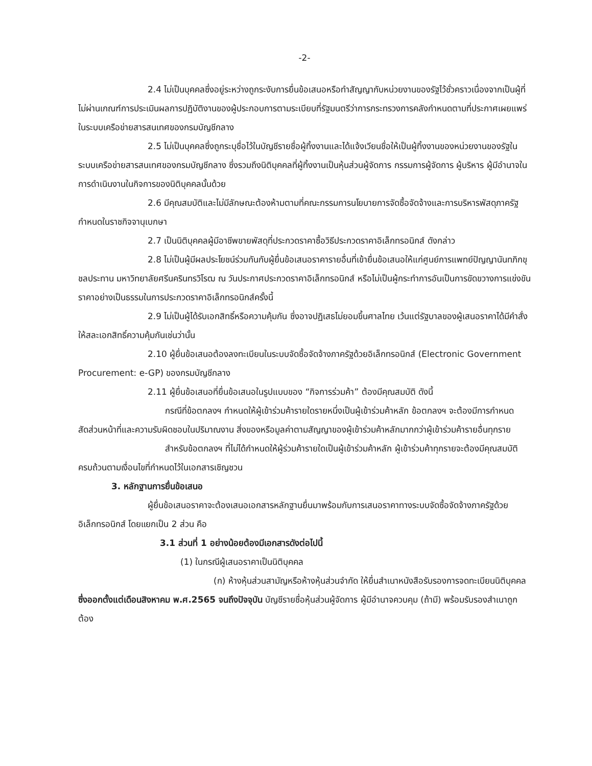-2-
2.4 ไม่เป็นบุคคลซึ่งอยู่ระหว่างถูกระงับการยื่นข้อเสนอหรือทำสัญญากับหน่วยงานของรัฐไว้ชั่วคราวเนื่องจากเป็นผู้ที่ไม่ผ่านเกณฑ์การประเมินผลการปฏิบัติงานของผู้ประกอบการตามระเบียบที่รัฐมนตรีว่าการกระทรวงการคลังกำหนดตามที่ประกาศเผยแพร่ในระบบเครือข่ายสารสนเทศของกรมบัญชีกลาง
2.5 ไม่เป็นบุคคลซึ่งถูกระบุชื่อไว้ในบัญชีรายชื่อผู้ทิ้งงานและได้แจ้งเวียนชื่อให้เป็นผู้ทิ้งงานของหน่วยงานของรัฐในระบบเครือข่ายสารสนเทศของกรมบัญชีกลาง ซึ่งรวมถึงนิติบุคคลที่ผู้ทิ้งงานเป็นหุ้นส่วนผู้จัดการ กรรมการผู้จัดการ ผู้บริหาร ผู้มีอำนาจในการดำเนินงานในกิจการของนิติบุคคลนั้นด้วย
2.6 มีคุณสมบัติและไม่มีลักษณะต้องห้ามตามที่คณะกรรมการนโยบายการจัดซื้อจัดจ้างและการบริหารพัสดุภาครัฐกำหนดในราชกิจจานุเบกษา
2.7 เป็นนิติบุคคลผู้มีอาชีพขายพัสดุที่ประกวดราคาซื้อวิธีประกวดราคาอิเล็กทรอนิกส์ ดังกล่าว
2.8 ไม่เป็นผู้มีผลประโยชน์ร่วมกันกับผู้ยื่นข้อเสนอราคารายอื่นที่เข้ายื่นข้อเสนอให้แก่ศูนย์การแพทย์ปัญญานันทภิกขุ ชลประทาน มหาวิทยาลัยศรีนครินทรวิโรฒ ณ วันประกาศประกวดราคาอิเล็กทรอนิกส์ หรือไม่เป็นผู้กระทำการอันเป็นการขัดขวางการแข่งขันราคาอย่างเป็นธรรมในการประกวดราคาอิเล็กทรอนิกส์ครั้งนี้
2.9 ไม่เป็นผู้ได้รับเอกสิทธิ์หรือความคุ้มกัน ซึ่งอาจปฏิเสธไม่ยอมขึ้นศาลไทย เว้นแต่รัฐบาลของผู้เสนอราคาได้มีคำสั่งให้สละเอกสิทธิ์ความคุ้มกันเช่นว่านั้น
2.10 ผู้ยื่นข้อเสนอต้องลงทะเบียนในระบบจัดซื้อจัดจ้างภาครัฐด้วยอิเล็กทรอนิกส์ (Electronic Government Procurement: e-GP) ของกรมบัญชีกลาง
2.11 ผู้ยื่นข้อเสนอที่ยื่นข้อเสนอในรูปแบบของ “กิจการร่วมค้า” ต้องมีคุณสมบัติ ดังนี้
กรณีที่ข้อตกลงฯ กำหนดให้ผู้เข้าร่วมค้ารายใดรายหนึ่งเป็นผู้เข้าร่วมค้าหลัก ข้อตกลงฯ จะต้องมีการกำหนดสัดส่วนหน้าที่และความรับผิดชอบในปริมาณงาน สิ่งของหรือมูลค่าตามสัญญาของผู้เข้าร่วมค้าหลักมากกว่าผู้เข้าร่วมค้ารายอื่นทุกราย
สำหรับข้อตกลงฯ ที่ไม่ได้กำหนดให้ผู้ร่วมค้ารายใดเป็นผู้เข้าร่วมค้าหลัก ผู้เข้าร่วมค้าทุกรายจะต้องมีคุณสมบัติครบถ้วนตามเงื่อนไขที่กำหนดไว้ในเอกสารเชิญชวน
3. หลักฐานการยื่นข้อเสนอ
ผู้ยื่นข้อเสนอราคาจะต้องเสนอเอกสารหลักฐานยื่นมาพร้อมกับการเสนอราคาทางระบบจัดซื้อจัดจ้างภาครัฐด้วยอิเล็กทรอนิกส์ โดยแยกเป็น 2 ส่วน คือ
3.1 ส่วนที่ 1 อย่างน้อยต้องมีเอกสารดังต่อไปนี้
(1) ในกรณีผู้เสนอราคาเป็นนิติบุคคล
(ก) ห้างหุ้นส่วนสามัญหรือห้างหุ้นส่วนจำกัด ให้ยื่นสำเนาหนังสือรับรองการจดทะเบียนนิติบุคคล ซึ่งออกตั้งแต่เดือนสิงหาคม พ.ศ.2565 จนถึงปัจจุบัน บัญชีรายชื่อหุ้นส่วนผู้จัดการ ผู้มีอำนาจควบคุม (ถ้ามี) พร้อมรับรองสำเนาถูกต้อง